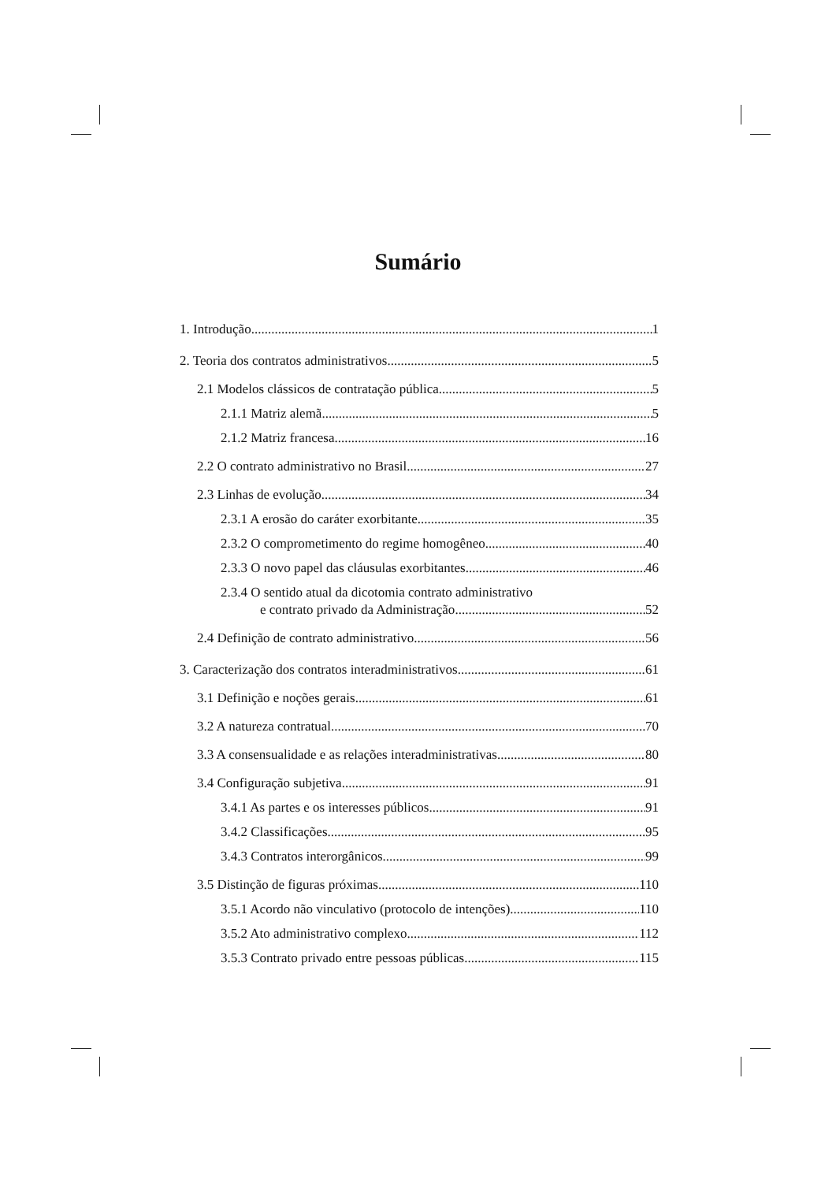Sumário
1. Introdução 1
2. Teoria dos contratos administrativos 5
2.1 Modelos clássicos de contratação pública 5
2.1.1 Matriz alemã 5
2.1.2 Matriz francesa 16
2.2 O contrato administrativo no Brasil 27
2.3 Linhas de evolução 34
2.3.1 A erosão do caráter exorbitante 35
2.3.2 O comprometimento do regime homogêneo 40
2.3.3 O novo papel das cláusulas exorbitantes 46
2.3.4 O sentido atual da dicotomia contrato administrativo
e contrato privado da Administração 52
2.4 Definição de contrato administrativo 56
3. Caracterização dos contratos interadministrativos 61
3.1 Definição e noções gerais 61
3.2 A natureza contratual 70
3.3 A consensualidade e as relações interadministrativas 80
3.4 Configuração subjetiva 91
3.4.1 As partes e os interesses públicos 91
3.4.2 Classificações 95
3.4.3 Contratos interorgânicos 99
3.5 Distinção de figuras próximas 110
3.5.1 Acordo não vinculativo (protocolo de intenções) 110
3.5.2 Ato administrativo complexo 112
3.5.3 Contrato privado entre pessoas públicas 115